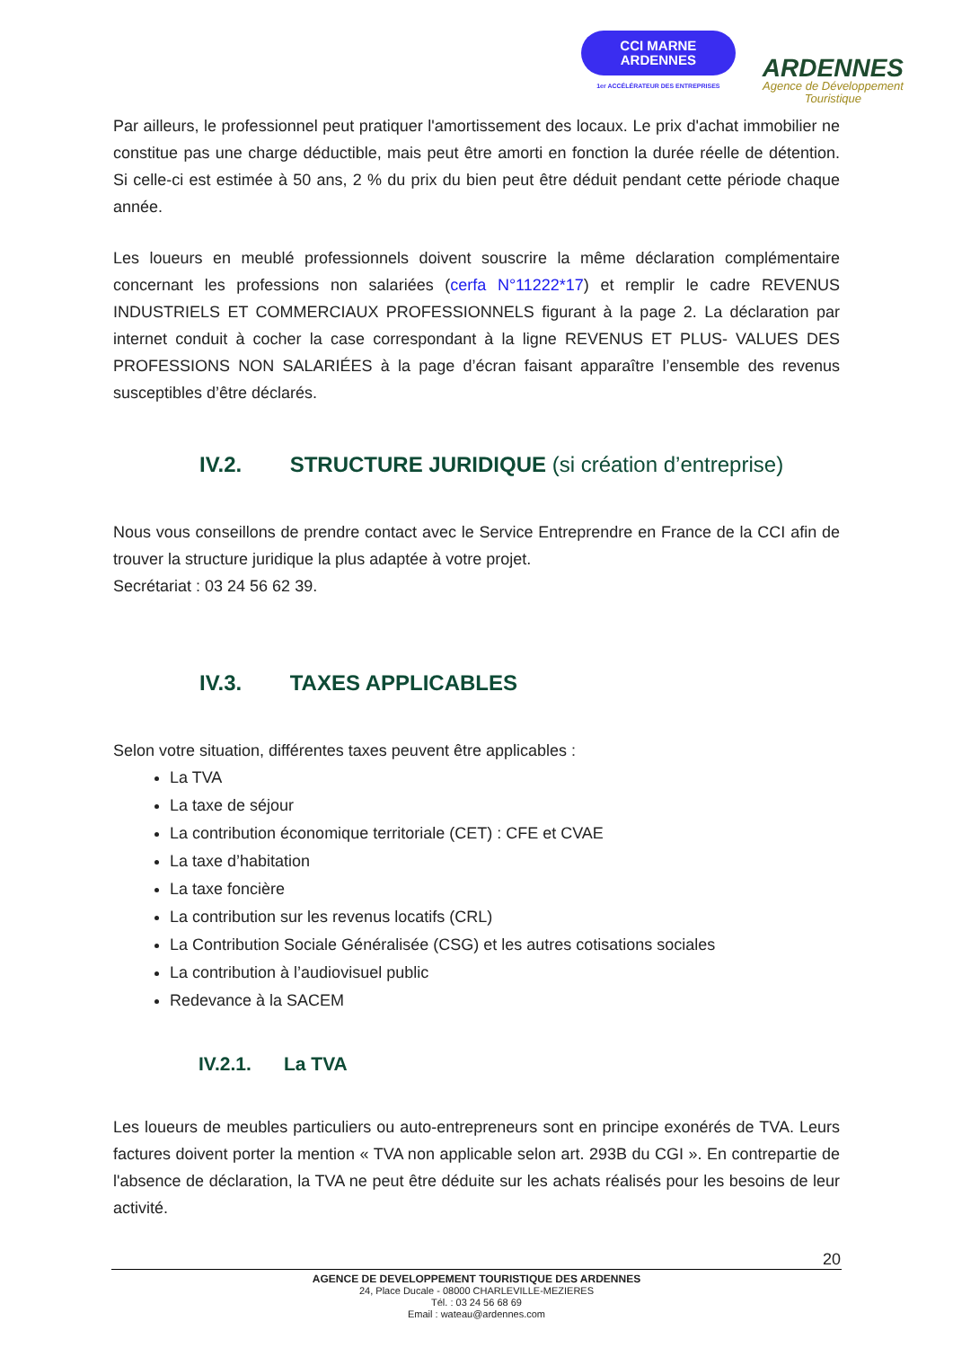CCI MARNE
ARDENNES
1er ACCÉLÉRATEUR DES ENTREPRISES
ARDENNES
Agence de Développement
Touristique
Par ailleurs, le professionnel peut pratiquer l'amortissement des locaux. Le prix d'achat immobilier ne constitue pas une charge déductible, mais peut être amorti en fonction la durée réelle de détention. Si celle-ci est estimée à 50 ans, 2 % du prix du bien peut être déduit pendant cette période chaque année.
Les loueurs en meublé professionnels doivent souscrire la même déclaration complémentaire concernant les professions non salariées (cerfa N°11222*17) et remplir le cadre REVENUS INDUSTRIELS ET COMMERCIAUX PROFESSIONNELS figurant à la page 2. La déclaration par internet conduit à cocher la case correspondant à la ligne REVENUS ET PLUS- VALUES DES PROFESSIONS NON SALARIÉES à la page d’écran faisant apparaître l’ensemble des revenus susceptibles d’être déclarés.
IV.2. STRUCTURE JURIDIQUE (si création d’entreprise)
Nous vous conseillons de prendre contact avec le Service Entreprendre en France de la CCI afin de trouver la structure juridique la plus adaptée à votre projet.
Secrétariat : 03 24 56 62 39.
IV.3. TAXES APPLICABLES
Selon votre situation, différentes taxes peuvent être applicables :
La TVA
La taxe de séjour
La contribution économique territoriale (CET) : CFE et CVAE
La taxe d’habitation
La taxe foncière
La contribution sur les revenus locatifs (CRL)
La Contribution Sociale Généralisée (CSG) et les autres cotisations sociales
La contribution à l’audiovisuel public
Redevance à la SACEM
IV.2.1. La TVA
Les loueurs de meubles particuliers ou auto-entrepreneurs sont en principe exonérés de TVA. Leurs factures doivent porter la mention « TVA non applicable selon art. 293B du CGI ». En contrepartie de l'absence de déclaration, la TVA ne peut être déduite sur les achats réalisés pour les besoins de leur activité.
20
AGENCE DE DEVELOPPEMENT TOURISTIQUE DES ARDENNES
24, Place Ducale - 08000 CHARLEVILLE-MEZIERES
Tél. : 03 24 56 68 69
Email : wateau@ardennes.com